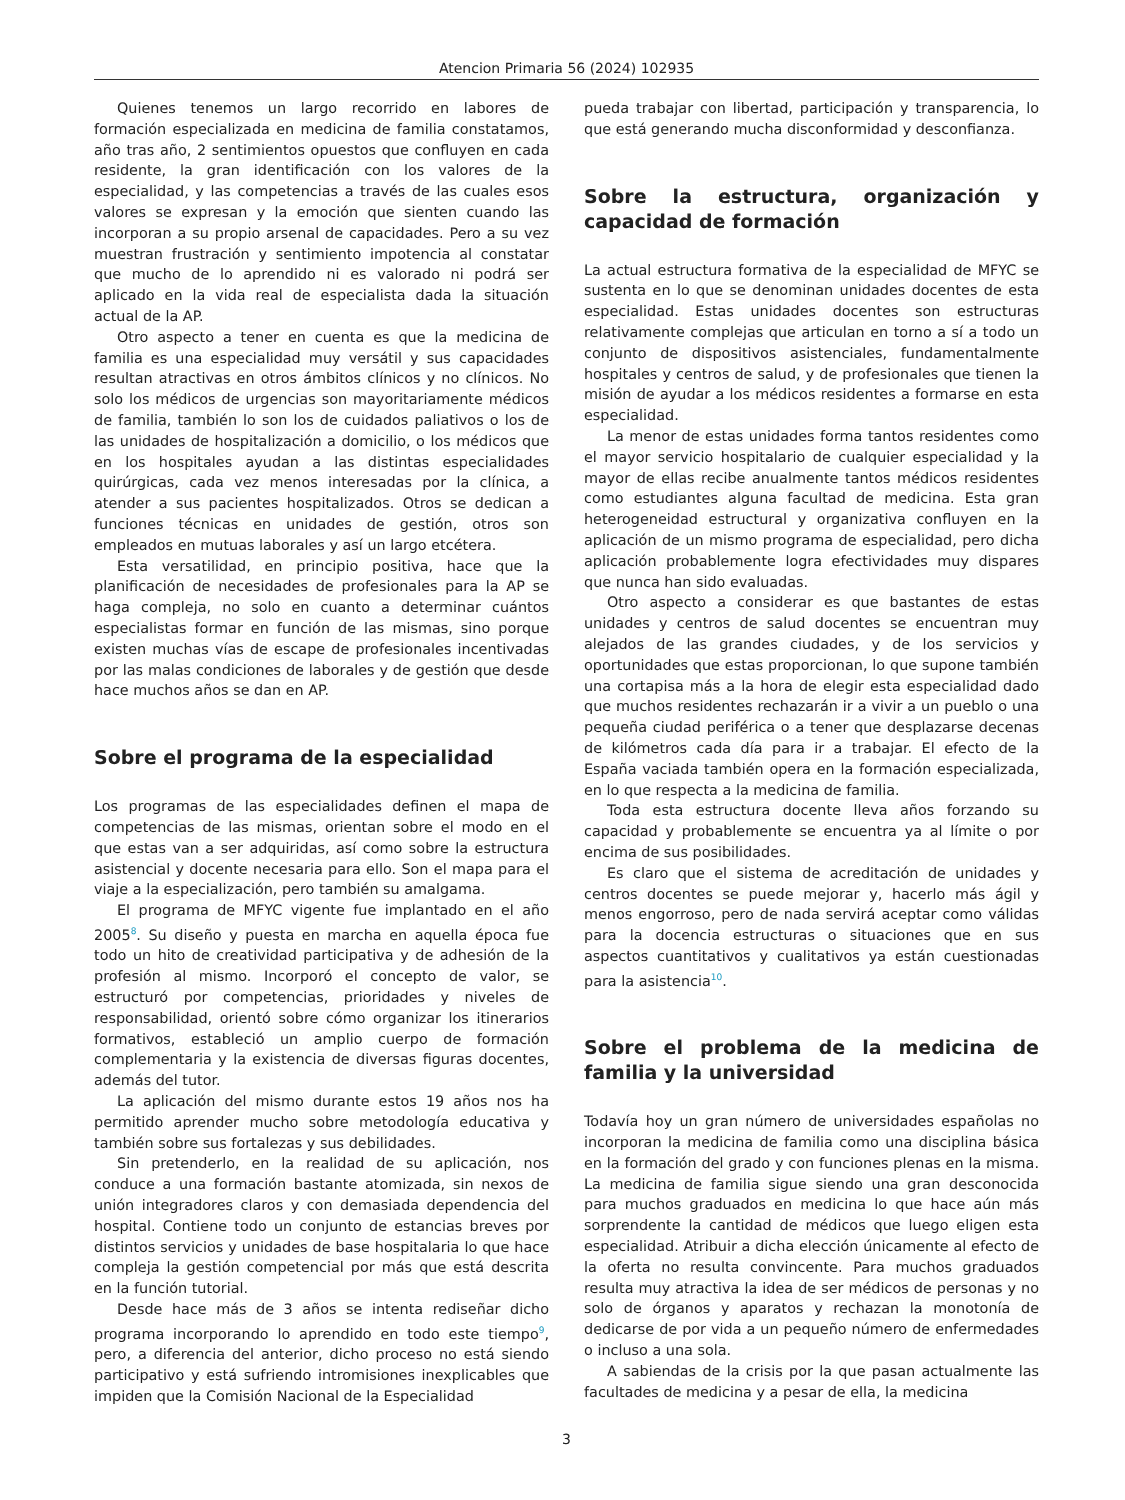Atencion Primaria 56 (2024) 102935
Quienes tenemos un largo recorrido en labores de formación especializada en medicina de familia constatamos, año tras año, 2 sentimientos opuestos que confluyen en cada residente, la gran identificación con los valores de la especialidad, y las competencias a través de las cuales esos valores se expresan y la emoción que sienten cuando las incorporan a su propio arsenal de capacidades. Pero a su vez muestran frustración y sentimiento impotencia al constatar que mucho de lo aprendido ni es valorado ni podrá ser aplicado en la vida real de especialista dada la situación actual de la AP.
Otro aspecto a tener en cuenta es que la medicina de familia es una especialidad muy versátil y sus capacidades resultan atractivas en otros ámbitos clínicos y no clínicos. No solo los médicos de urgencias son mayoritariamente médicos de familia, también lo son los de cuidados paliativos o los de las unidades de hospitalización a domicilio, o los médicos que en los hospitales ayudan a las distintas especialidades quirúrgicas, cada vez menos interesadas por la clínica, a atender a sus pacientes hospitalizados. Otros se dedican a funciones técnicas en unidades de gestión, otros son empleados en mutuas laborales y así un largo etcétera.
Esta versatilidad, en principio positiva, hace que la planificación de necesidades de profesionales para la AP se haga compleja, no solo en cuanto a determinar cuántos especialistas formar en función de las mismas, sino porque existen muchas vías de escape de profesionales incentivadas por las malas condiciones de laborales y de gestión que desde hace muchos años se dan en AP.
Sobre el programa de la especialidad
Los programas de las especialidades definen el mapa de competencias de las mismas, orientan sobre el modo en el que estas van a ser adquiridas, así como sobre la estructura asistencial y docente necesaria para ello. Son el mapa para el viaje a la especialización, pero también su amalgama.
El programa de MFYC vigente fue implantado en el año 2005<sup>8</sup>. Su diseño y puesta en marcha en aquella época fue todo un hito de creatividad participativa y de adhesión de la profesión al mismo. Incorporó el concepto de valor, se estructuró por competencias, prioridades y niveles de responsabilidad, orientó sobre cómo organizar los itinerarios formativos, estableció un amplio cuerpo de formación complementaria y la existencia de diversas figuras docentes, además del tutor.
La aplicación del mismo durante estos 19 años nos ha permitido aprender mucho sobre metodología educativa y también sobre sus fortalezas y sus debilidades.
Sin pretenderlo, en la realidad de su aplicación, nos conduce a una formación bastante atomizada, sin nexos de unión integradores claros y con demasiada dependencia del hospital. Contiene todo un conjunto de estancias breves por distintos servicios y unidades de base hospitalaria lo que hace compleja la gestión competencial por más que está descrita en la función tutorial.
Desde hace más de 3 años se intenta rediseñar dicho programa incorporando lo aprendido en todo este tiempo<sup>9</sup>, pero, a diferencia del anterior, dicho proceso no está siendo participativo y está sufriendo intromisiones inexplicables que impiden que la Comisión Nacional de la Especialidad
pueda trabajar con libertad, participación y transparencia, lo que está generando mucha disconformidad y desconfianza.
Sobre la estructura, organización y capacidad de formación
La actual estructura formativa de la especialidad de MFYC se sustenta en lo que se denominan unidades docentes de esta especialidad. Estas unidades docentes son estructuras relativamente complejas que articulan en torno a sí a todo un conjunto de dispositivos asistenciales, fundamentalmente hospitales y centros de salud, y de profesionales que tienen la misión de ayudar a los médicos residentes a formarse en esta especialidad.
La menor de estas unidades forma tantos residentes como el mayor servicio hospitalario de cualquier especialidad y la mayor de ellas recibe anualmente tantos médicos residentes como estudiantes alguna facultad de medicina. Esta gran heterogeneidad estructural y organizativa confluyen en la aplicación de un mismo programa de especialidad, pero dicha aplicación probablemente logra efectividades muy dispares que nunca han sido evaluadas.
Otro aspecto a considerar es que bastantes de estas unidades y centros de salud docentes se encuentran muy alejados de las grandes ciudades, y de los servicios y oportunidades que estas proporcionan, lo que supone también una cortapisa más a la hora de elegir esta especialidad dado que muchos residentes rechazarán ir a vivir a un pueblo o una pequeña ciudad periférica o a tener que desplazarse decenas de kilómetros cada día para ir a trabajar. El efecto de la España vaciada también opera en la formación especializada, en lo que respecta a la medicina de familia.
Toda esta estructura docente lleva años forzando su capacidad y probablemente se encuentra ya al límite o por encima de sus posibilidades.
Es claro que el sistema de acreditación de unidades y centros docentes se puede mejorar y, hacerlo más ágil y menos engorroso, pero de nada servirá aceptar como válidas para la docencia estructuras o situaciones que en sus aspectos cuantitativos y cualitativos ya están cuestionadas para la asistencia<sup>10</sup>.
Sobre el problema de la medicina de familia y la universidad
Todavía hoy un gran número de universidades españolas no incorporan la medicina de familia como una disciplina básica en la formación del grado y con funciones plenas en la misma. La medicina de familia sigue siendo una gran desconocida para muchos graduados en medicina lo que hace aún más sorprendente la cantidad de médicos que luego eligen esta especialidad. Atribuir a dicha elección únicamente al efecto de la oferta no resulta convincente. Para muchos graduados resulta muy atractiva la idea de ser médicos de personas y no solo de órganos y aparatos y rechazan la monotonía de dedicarse de por vida a un pequeño número de enfermedades o incluso a una sola.
A sabiendas de la crisis por la que pasan actualmente las facultades de medicina y a pesar de ella, la medicina
3